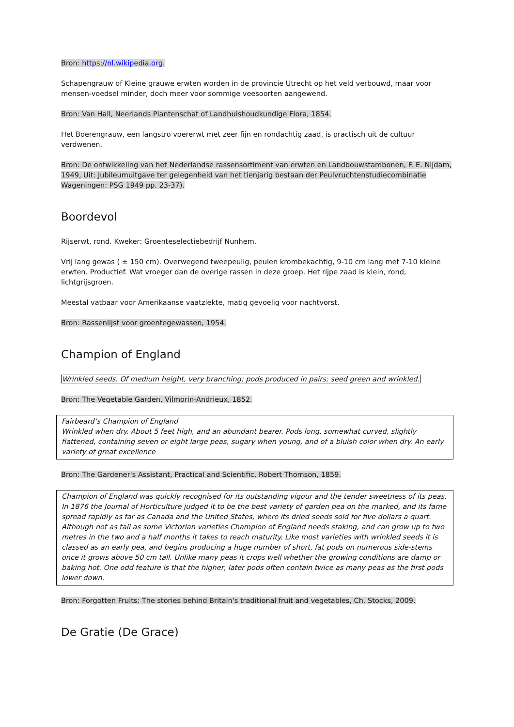Bron: https://nl.wikipedia.org.
Schapengrauw of Kleine grauwe erwten worden in de provincie Utrecht op het veld verbouwd, maar voor mensen-voedsel minder, doch meer voor sommige veesoorten aangewend.
Bron: Van Hall, Neerlands Plantenschat of Landhuishoudkundige Flora, 1854.
Het Boerengrauw, een langstro voererwt met zeer fijn en rondachtig zaad, is practisch uit de cultuur verdwenen.
Bron: De ontwikkeling van het Nederlandse rassensortiment van erwten en Landbouwstambonen, F. E. Nijdam, 1949, Uit: Jubileumuitgave ter gelegenheid van het tienjarig bestaan der Peulvruchtenstudiecombinatie Wageningen: PSG 1949 pp. 23-37).
Boordevol
Rijserwt, rond. Kweker: Groenteselectiebedrijf Nunhem.
Vrij lang gewas ( ± 150 cm). Overwegend tweepeulig, peulen krombekachtig, 9-10 cm lang met 7-10 kleine erwten. Productief. Wat vroeger dan de overige rassen in deze groep. Het rijpe zaad is klein, rond, lichtgrijsgroen.
Meestal vatbaar voor Amerikaanse vaatziekte, matig gevoelig voor nachtvorst.
Bron: Rassenlijst voor groentegewassen, 1954.
Champion of England
Wrinkled seeds. Of medium height, very branching; pods produced in pairs; seed green and wrinkled.
Bron: The Vegetable Garden, Vilmorin-Andrieux, 1852.
Fairbeard’s Champion of England
Wrinkled when dry. About 5 feet high, and an abundant bearer. Pods long, somewhat curved, slightly flattened, containing seven or eight large peas, sugary when young, and of a bluish color when dry. An early variety of great excellence
Bron: The Gardener's Assistant, Practical and Scientific, Robert Thomson, 1859.
Champion of England was quickly recognised for its outstanding vigour and the tender sweetness of its peas. In 1876 the Journal of Horticulture judged it to be the best variety of garden pea on the marked, and its fame spread rapidly as far as Canada and the United States, where its dried seeds sold for five dollars a quart.
Although not as tall as some Victorian varieties Champion of England needs staking, and can grow up to two metres in the two and a half months it takes to reach maturity. Like most varieties with wrinkled seeds it is classed as an early pea, and begins producing a huge number of short, fat pods on numerous side-stems once it grows above 50 cm tall. Unlike many peas it crops well whether the growing conditions are damp or baking hot. One odd feature is that the higher, later pods often contain twice as many peas as the first pods lower down.
Bron: Forgotten Fruits: The stories behind Britain's traditional fruit and vegetables, Ch. Stocks, 2009.
De Gratie (De Grace)